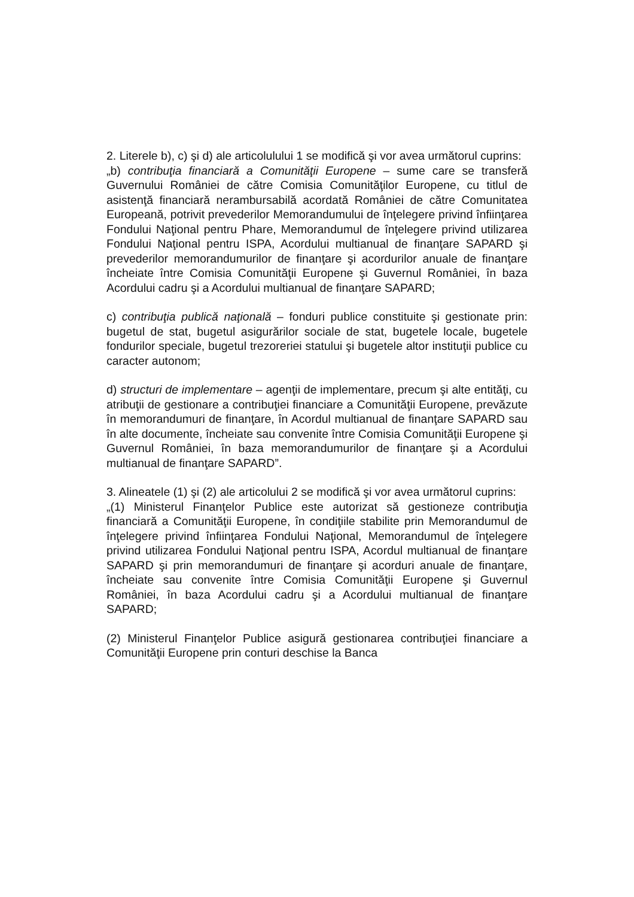2. Literele b), c) şi d) ale articolulului 1 se modifică şi vor avea următorul cuprins:
„b) contribuţia financiară a Comunităţii Europene – sume care se transferă Guvernului României de către Comisia Comunităţilor Europene, cu titlul de asistenţă financiară nerambursabilă acordată României de către Comunitatea Europeană, potrivit prevederilor Memorandumului de înţelegere privind înfiinţarea Fondului Naţional pentru Phare, Memorandumul de înţelegere privind utilizarea Fondului Naţional pentru ISPA, Acordului multianual de finanţare SAPARD şi prevederilor memorandumurilor de finanţare şi acordurilor anuale de finanţare încheiate între Comisia Comunităţii Europene şi Guvernul României, în baza Acordului cadru şi a Acordului multianual de finanţare SAPARD;
c) contribuţia publică naţională – fonduri publice constituite şi gestionate prin: bugetul de stat, bugetul asigurărilor sociale de stat, bugetele locale, bugetele fondurilor speciale, bugetul trezoreriei statului şi bugetele altor instituţii publice cu caracter autonom;
d) structuri de implementare – agenţii de implementare, precum şi alte entităţi, cu atribuţii de gestionare a contribuţiei financiare a Comunităţii Europene, prevăzute în memorandumuri de finanţare, în Acordul multianual de finanţare SAPARD sau în alte documente, încheiate sau convenite între Comisia Comunităţii Europene şi Guvernul României, în baza memorandumurilor de finanţare şi a Acordului multianual de finanţare SAPARD”.
3. Alineatele (1) şi (2) ale articolului 2 se modifică şi vor avea următorul cuprins:
„(1) Ministerul Finanţelor Publice este autorizat să gestioneze contribuţia financiară a Comunităţii Europene, în condiţiile stabilite prin Memorandumul de înţelegere privind înfiinţarea Fondului Naţional, Memorandumul de înţelegere privind utilizarea Fondului Naţional pentru ISPA, Acordul multianual de finanţare SAPARD şi prin memorandumuri de finanţare şi acorduri anuale de finanţare, încheiate sau convenite între Comisia Comunităţii Europene şi Guvernul României, în baza Acordului cadru şi a Acordului multianual de finanţare SAPARD;
(2) Ministerul Finanţelor Publice asigură gestionarea contribuţiei financiare a Comunităţii Europene prin conturi deschise la Banca